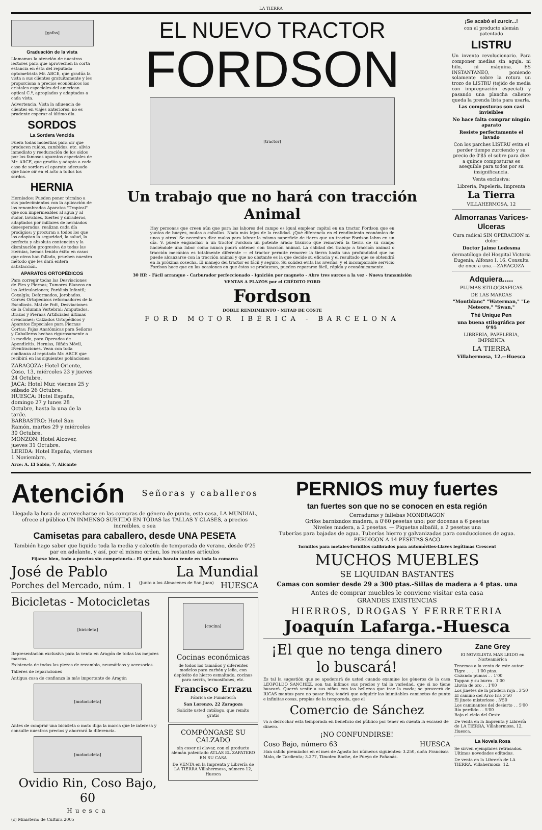LA TIERRA
[gafas]
Graduación de la vista
Llamamos la atención de nuestros lectores para que aprovechen la corta estancia en ésta del reputado optometrista Mr. ARCE, que gradúa la vista a sus clientes gratuitamente y les proporciona a precios económicos los cristales especiales del american optical C.º, apropiados y adaptados a cada vista.
Advertencia. Vista la afluencia de clientes en viajes anteriores, no es prudente esperar al último día.
SORDOS
La Sordera Vencida
Fuera todas molestias para oir que producen ruidos, zumbidos, etc. alivio inmediato y reeducación de los oidos por los famosos aparatos especiales de Mr. ARCE, que gradúa y adapta a cada caso de sordera el aparato adecuado que hace oir en el acto a todos los sordos.
HERNIA
Herniados: Pueden poner término a sus padecimientos con la aplicación de los renombrados Aparatos "Tropical" que son impermeables al agua y al sudor, lavables, fuertes y duraderos, adaptados por millares de herniados desesperados, realizan cada día prodigios; y procuran a todos los que los adoptan la seguridad, la salud, la perfecta y absoluta contención y la disminución progresiva de todas las Hernias, hemos tenido éxito en casos que otros han fallado, prueben nuestro método que les dará entera satisfacción.
APARATOS ORTOPÉDICOS
Para corregir todas las Desviaciones de Pies y Piernas; Tumores Blancos en las Articulaciones; Parálisis Infantil; Coxalgia; Deformados, Jorobados. Corsés Ortopédicos reformadores de la Escoliosis. Mal de Pott, Desviaciones de la Columna Vertebral; Amputados, Brazos y Piernas Artificiales últimas creaciones; Calzados Ortopédicos y Aparatos Especiales para Piernas Cortas; Fajas Anatómicas para Señoras y Caballeros hechas rigurosamente a la medida, para Operados de Apendicitis, Hernias, Riñón Móvil, Eventraciones. Vean con toda confianza al reputado Mr. ARCE que recibirá en las siguientes poblaciones:
ZARAGOZA: Hotel Oriente, Coso, 13, miércoles 23 y jueves 24 Octubre.
JACA: Hotel Mur, viernes 25 y sábado 26 Octubre.
HUESCA: Hotel España, domingo 27 y lunes 28 Octubre, hasta la una de la tarde.
BARBASTRO: Hotel San Ramón, martes 29 y miércoles 30 Octubre.
MONZON: Hotel Alcover, jueves 31 Octubre.
LERIDA: Hotel España, viernes 1 Noviembre.
Arce: A. El Sabio, 7, Alicante
EL NUEVO TRACTOR
FORDSON
[tractor]
Un trabajo que no hará con tracción Animal
Hay personas que creen aún que para las labores del campo es igual emplear capital en un tractor Fordson que en yuntas de bueyes, mulas o caballos. Nada más lejos de la realidad. ¡Qué diferencia en el rendimiento económico de unos y otros! Se necesitan diez mulas para labrar la misma superficie de tierra que un tractor Fordson labra en un día. V. puede enganchar a un tractor Fordson un potente arado trisurco que removerá la tierra de su campo haciéndole una labor como nunca podrá obtener con tracción animal. La calidad del trabajo a tracción animal o tracción mecánica es totalmente diferente — el tractor permite remover la tierra hasta una profundidad que no puede alcanzarse con la tracción animal y que no obstante es la que decide su eficacia y el resultado que se obtendrá en la próxima cosecha. El manejo del tractor es fácil y seguro. Su solidez evita las averías, y el incomparable servicio Fordson hace que en las ocasiones en que éstos se produzcan, pueden repararse fácil, rápida y económicamente.
30 HP. - Fácil arranque - Carburador perfeccionado - Ignición por magneto - Abre tres surcos a la vez - Nueva transmisión
VENTAS A PLAZOS por el CRÉDITO FORD
Fordson
DOBLE RENDIMIENTO - MITAD DE COSTE
FORD MOTOR IBÉRICA - BARCELONA
¡Se acabó el zurcir...!
con el producto alemán patentado
LISTRU
Un invento revolucionario. Para componer medias sin aguja, ni hilo, ni máquina. ES INSTANTANEO, poniendo solamente sobre la rotura un trozo de LISTRU (tejido de media con impregnación especial) y pasando una plancha caliente queda la prenda lista para usarla.
Las composturas son casi invisibles
No hace falta comprar ningún aparato
Resiste perfectamente el lavado
Con los parches LISTRU evita el perder tiempo zurciendo y su precio de 0'85 el sobre para diez a quince composturas es asequible para todos por su insignificancia.
Venta exclusiva:
Librería, Papelería, Imprenta La Tierra
VILLAHERMOSA, 12
Almorranas Varices-Ulceras
Cura radical SIN OPERACION ni dolor
Doctor Jaime Ledesma
dermatólogo del Hospital Victoria Eugenia, Alfonso I, 16. Consulta de once a una.—ZARAGOZA
Adquiera.....
PLUMAS STILOGRAFICAS
DE LAS MARCAS
"Montblanc" "Waterman," "Le Meteore," "Swan,"
Thé Unique Pen
una buena stilográfica por 9'95
LIBRERIA, PAPELERIA, IMPRENTA
LA TIERRA
Villahermosa, 12.—Huesca
Atención Señoras y caballeros
Llegada la hora de aprovecharse en las compras de género de punto, esta casa, LA MUNDIAL, ofrece al público UN INMENSO SURTIDO EN TODAS las TALLAS Y CLASES, a precios increíbles, o sea
Camisetas para caballero, desde UNA PESETA
También hago saber que liquido toda la media y calcetín de temporada de verano, desde 0'25 par en adelante, y así, por el mismo orden, los restantes artículos
Fijarse bien, todo a precios sin competencia.- El que más barato vende en toda la comarca
José de Pablo La Mundial
Porches del Mercado, núm. 1 (Junto a los Almacenes de San Juan) HUESCA
Bicicletas - Motocicletas
[bicicleta]
Representación exclusiva para la venta en Aragón de todas las mejores marcas.
Existencia de todas las piezas de recambio, neumáticos y accesorios.
Talleres de reparaciones
Antigua casa de confianza la más importante de Aragón
[motocicleta]
Antes de comprar una bicicleta o moto diga la marca que le interesa y consulte nuestros precios y ahorrará la diferencia.
[motocicleta]
Ovidio Rin, Coso Bajo, 60
Huesca
[cocina]
Cocinas económicas
de todos los tamaños y diferentes modelos para carbón y leña, con depósito de hierro esmaltado, cocinas para serrín, termosifones, etc.
Francisco Errazu
Fábrica de Fumistería
San Lorenzo, 22 Zaragoza
Solicite usted catálogo, que remito gratis
COMPÓNGASE SU CALZADO
sin coser ni clavar, con el producto alemán patentado ATLAS EL ZAPATERO EN SU CASA
De VENTA en la Imprenta y Librería de LA TIERRA Villahermosa, número 12, Huesca
PERNIOS muy fuertes
tan fuertes son que no se conocen en esta región
Cerraduras y fallebas MONDRAGON
Grifos barnizados madera, a 0'60 pesetas uno; por docenas a 6 pesetas
Niveles madera, a 2 pesetas. — Piquetas albañil, a 2 pesetas una
Tuberías para bajadas de agua. Tuberías hierro y galvanizadas para conducciones de agua.
PERDIGON A 14 PESETAS SACO
Tornillos para metales-Tornillos calibrados para automóviles-Llaves legítimas Crescent
MUCHOS MUEBLES
SE LIQUIDAN BASTANTES
Camas con somier desde 29 a 300 ptas.-Sillas de madera a 4 ptas. una
Antes de comprar muebles le conviene visitar esta casa
GRANDES EXISTENCIAS
HIERROS, DROGAS Y FERRETERIA
Joaquín Lafarga.-Huesca
¡El que no tenga dinero lo buscará!
Es tal la sugestión que se apoderará de usted cuando examine los géneros de la casa LEOPOLDO SANCHEZ, son tan ínfimos sus precios y tal la variedad, que si no tiene buscará. Querrá vestir a sus niños con las bellezas que trae la moda; se proveerá de RICAS mantas para no pasar frío; tendrá que adquirir las inimitables camisetas de punto e infinitas cosas, propias de la temporada, que el
Comercio de Sánchez
va a derrochar esta temporada en beneficio del público por tener en cuenta la escasez de dinero.
¡NO CONFUNDIRSE!
Coso Bajo, número 63 HUESCA
Han salido premiados en el mes de Agosto los números siguientes: 3.250, doña Francisca Malo, de Tardienta; 3.277, Timoteo Roche, de Pueyo de Fañanás.
Zane Grey
El NOVELISTA MAS LEIDO en Norteamérica
Tenemos a la venta de este autor:
Tigre . . . . 1'00 ptas.
Cazando pumas . . 1'00
Tappan y su burro . 1'00
Lluvia de oro . . 1'00
Los jinetes de la pradera roja . 3'50
El camino del Arco Iris 3'50
El jinete misterioso . 3'50
Los caminantes del desierto . . 5'00
Río perdido . . 5'00
Bajo el cielo del Oeste.
De venta en la Imprenta y Librería de LA TIERRA, Villahermosa, 12, Huesca.
La Novela Rosa
Se sirven ejemplares retrasados. Ultimas novedades editadas.
De venta en la Librería de LA TIERRA, Villahermosa, 12.
(c) Ministerio de Cultura 2005